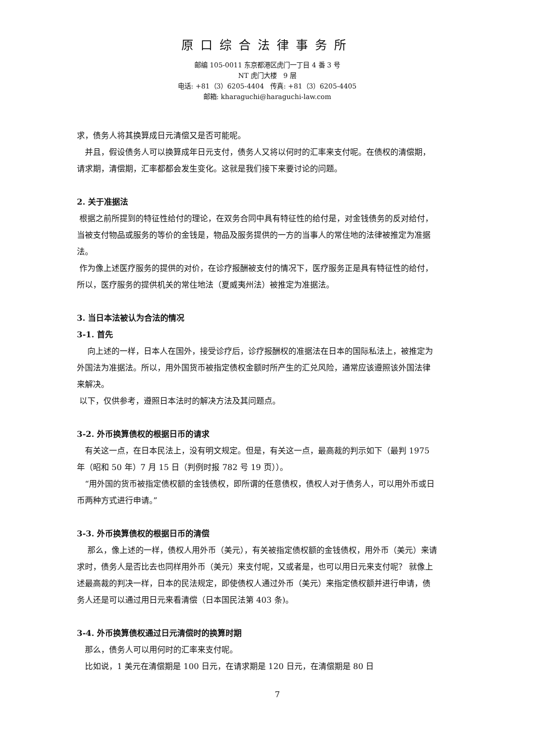原口综合法律事务所
邮编 105-0011 东京都港区虎门一丁目 4 番 3 号
NT 虎门大楼　9 层
电话: +81（3）6205-4404　传真: +81（3）6205-4405
邮箱: kharaguchi@haraguchi-law.com
求，债务人将其换算成日元清偿又是否可能呢。
　并且，假设债务人可以换算成年日元支付，债务人又将以何时的汇率来支付呢。在债权的清偿期，请求期，清偿期，汇率都都会发生变化。这就是我们接下来要讨论的问题。
2. 关于准据法
根据之前所提到的特征性给付的理论，在双务合同中具有特征性的给付是，对金钱债务的反对给付，当被支付物品或服务的等价的金钱是，物品及服务提供的一方的当事人的常住地的法律被推定为准据法。
作为像上述医疗服务的提供的对价，在诊疗报酬被支付的情况下，医疗服务正是具有特征性的给付，所以，医疗服务的提供机关的常住地法（夏威夷州法）被推定为准据法。
3. 当日本法被认为合法的情况
3-1. 首先
　 向上述的一样，日本人在国外，接受诊疗后，诊疗报酬权的准据法在日本的国际私法上，被推定为外国法为准据法。所以，用外国货币被指定债权金额时所产生的汇兑风险，通常应该遵照该外国法律来解决。
以下，仅供参考，遵照日本法时的解决方法及其问题点。
3-2. 外币换算债权的根据日币的请求
　有关这一点，在日本民法上，没有明文规定。但是，有关这一点，最高裁的判示如下（最判 1975 年（昭和 50 年）7 月 15 日（判例时报 782 号 19 页））。
　“用外国的货币被指定债权额的金钱债权，即所谓的任意债权，债权人对于债务人，可以用外币或日币两种方式进行申请。”
3-3. 外币换算债权的根据日币的清偿
　 那么，像上述的一样，债权人用外币（美元），有关被指定债权额的金钱债权，用外币（美元）来请求时，债务人是否比去也同样用外币（美元）来支付呢，又或者是，也可以用日元来支付呢？ 就像上述最高裁的判决一样，日本的民法规定，即使债权人通过外币（美元）来指定债权额并进行申请，债务人还是可以通过用日元来看清偿（日本国民法第 403 条)。
3-4. 外币换算债权通过日元清偿时的换算时期
　那么，债务人可以用何时的汇率来支付呢。
　比如说，1 美元在清偿期是 100 日元，在请求期是 120 日元，在清偿期是 80 日
7